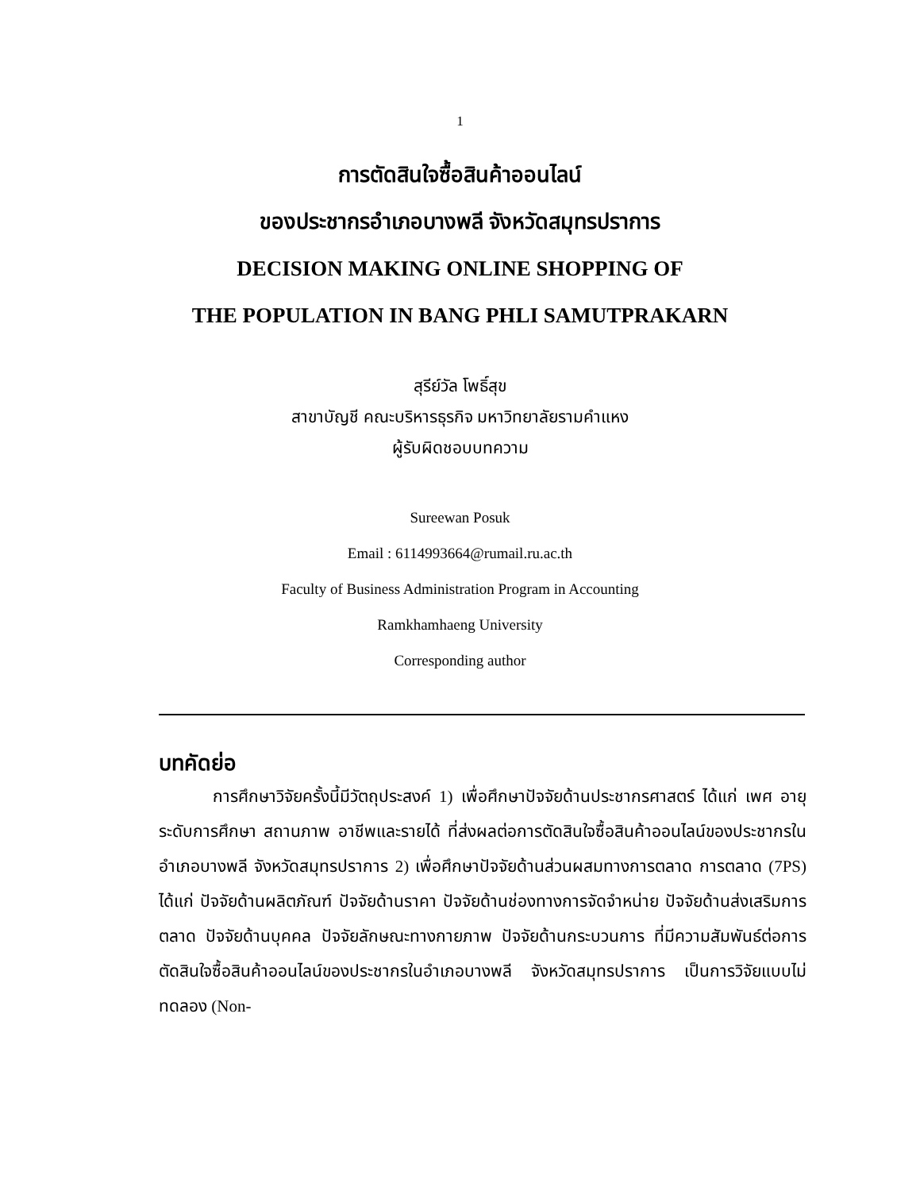1
การตัดสินใจซื้อสินค้าออนไลน์
ของประชากรอำเภอบางพลี จังหวัดสมุทรปราการ
DECISION MAKING ONLINE SHOPPING OF
THE POPULATION IN BANG PHLI SAMUTPRAKARN
สุรีย์วัล โพธิ์สุข
สาขาบัญชี คณะบริหารธุรกิจ มหาวิทยาลัยรามคำแหง
ผู้รับผิดชอบบทความ
Sureewan Posuk
Email : 6114993664@rumail.ru.ac.th
Faculty of Business Administration Program in Accounting
Ramkhamhaeng University
Corresponding author
บทคัดย่อ
การศึกษาวิจัยครั้งนี้มีวัตถุประสงค์ 1) เพื่อศึกษาปัจจัยด้านประชากรศาสตร์ ได้แก่ เพศ อายุ ระดับการศึกษา สถานภาพ อาชีพและรายได้ ที่ส่งผลต่อการตัดสินใจซื้อสินค้าออนไลน์ของประชากรในอำเภอบางพลี จังหวัดสมุทรปราการ 2) เพื่อศึกษาปัจจัยด้านส่วนผสมทางการตลาด การตลาด (7PS) ได้แก่ ปัจจัยด้านผลิตภัณฑ์ ปัจจัยด้านราคา ปัจจัยด้านช่องทางการจัดจำหน่าย ปัจจัยด้านส่งเสริมการตลาด ปัจจัยด้านบุคคล ปัจจัยลักษณะทางกายภาพ ปัจจัยด้านกระบวนการ ที่มีความสัมพันธ์ต่อการตัดสินใจซื้อสินค้าออนไลน์ของประชากรในอำเภอบางพลี จังหวัดสมุทรปราการ เป็นการวิจัยแบบไม่ทดลอง (Non-